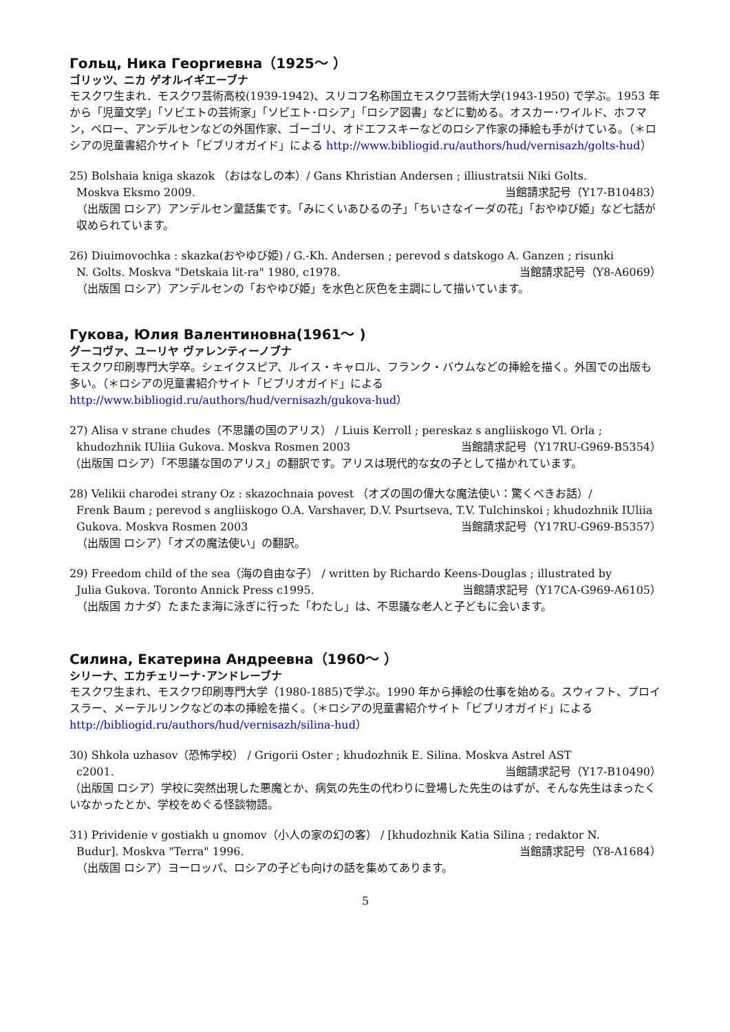Гольц, Ника Георгиевна（1925～ ）
ゴリッツ、ニカ ゲオルイギエーブナ
モスクワ生まれ．モスクワ芸術高校(1939-1942)、スリコフ名称国立モスクワ芸術大学(1943-1950) で学ぶ。1953 年から「児童文学」「ソビエトの芸術家」「ソビエト･ロシア」「ロシア図書」などに勤める。オスカー･ワイルド、ホフマン，ペロー、アンデルセンなどの外国作家、ゴーゴリ、オドエフスキーなどのロシア作家の挿絵も手がけている。（＊ロシアの児童書紹介サイト「ビブリオガイド」による http://www.bibliogid.ru/authors/hud/vernisazh/golts-hud）
25) Bolshaia kniga skazok （おはなしの本）/ Gans Khristian Andersen ; illiustratsii Niki Golts.
Moskva Eksmo 2009. 当館請求記号（Y17-B10483）
（出版国 ロシア）アンデルセン童話集です。「みにくいあひるの子」「ちいさなイーダの花」「おやゆび姫」など七話が収められています。
26) Diuimovochka : skazka(おやゆび姫) / G.-Kh. Andersen ; perevod s datskogo A. Ganzen ; risunki
N. Golts. Moskva "Detskaia lit-ra" 1980, c1978. 当館請求記号（Y8-A6069）
（出版国 ロシア）アンデルセンの「おやゆび姫」を水色と灰色を主調にして描いています。
Гукова, Юлия Валентиновна(1961～ )
グーコヴァ、ユーリヤ ヴァレンティーノブナ
モスクワ印刷専門大学卒。シェイクスピア、ルイス・キャロル、フランク・バウムなどの挿絵を描く。外国での出版も多い。（＊ロシアの児童書紹介サイト「ビブリオガイド」による http://www.bibliogid.ru/authors/hud/vernisazh/gukova-hud）
27) Alisa v strane chudes（不思議の国のアリス） / Liuis Kerroll ; pereskaz s angliiskogo Vl. Orla ;
khudozhnik IUliia Gukova. Moskva Rosmen 2003 当館請求記号（Y17RU-G969-B5354）
（出版国 ロシア）「不思議な国のアリス」の翻訳です。アリスは現代的な女の子として描かれています。
28) Velikii charodei strany Oz : skazochnaia povest （オズの国の偉大な魔法使い：驚くべきお話）/
Frenk Baum ; perevod s angliiskogo O.A. Varshaver, D.V. Psurtseva, T.V. Tulchinskoi ; khudozhnik IUliia Gukova. Moskva Rosmen 2003 当館請求記号（Y17RU-G969-B5357）
（出版国 ロシア）「オズの魔法使い」の翻訳。
29) Freedom child of the sea（海の自由な子） / written by Richardo Keens-Douglas ; illustrated by
Julia Gukova. Toronto Annick Press c1995. 当館請求記号（Y17CA-G969-A6105）
（出版国 カナダ）たまたま海に泳ぎに行った「わたし」は、不思議な老人と子どもに会います。
Силина, Екатерина Андреевна（1960～ ）
シリーナ、エカチェリーナ･アンドレーブナ
モスクワ生まれ、モスクワ印刷専門大学（1980-1885)で学ぶ。1990 年から挿絵の仕事を始める。スウィフト、プロイスラー、メーテルリンクなどの本の挿絵を描く。（＊ロシアの児童書紹介サイト「ビブリオガイド」による http://bibliogid.ru/authors/hud/vernisazh/silina-hud）
30) Shkola uzhasov（恐怖学校） / Grigorii Oster ; khudozhnik E. Silina. Moskva Astrel AST
c2001. 当館請求記号（Y17-B10490）
（出版国 ロシア）学校に突然出現した悪魔とか、病気の先生の代わりに登場した先生のはずが、そんな先生はまったくいなかったとか、学校をめぐる怪談物語。
31) Prividenie v gostiakh u gnomov（小人の家の幻の客） / [khudozhnik Katia Silina ; redaktor N.
Budur]. Moskva "Terra" 1996. 当館請求記号（Y8-A1684）
（出版国 ロシア）ヨーロッパ、ロシアの子ども向けの話を集めてあります。
5